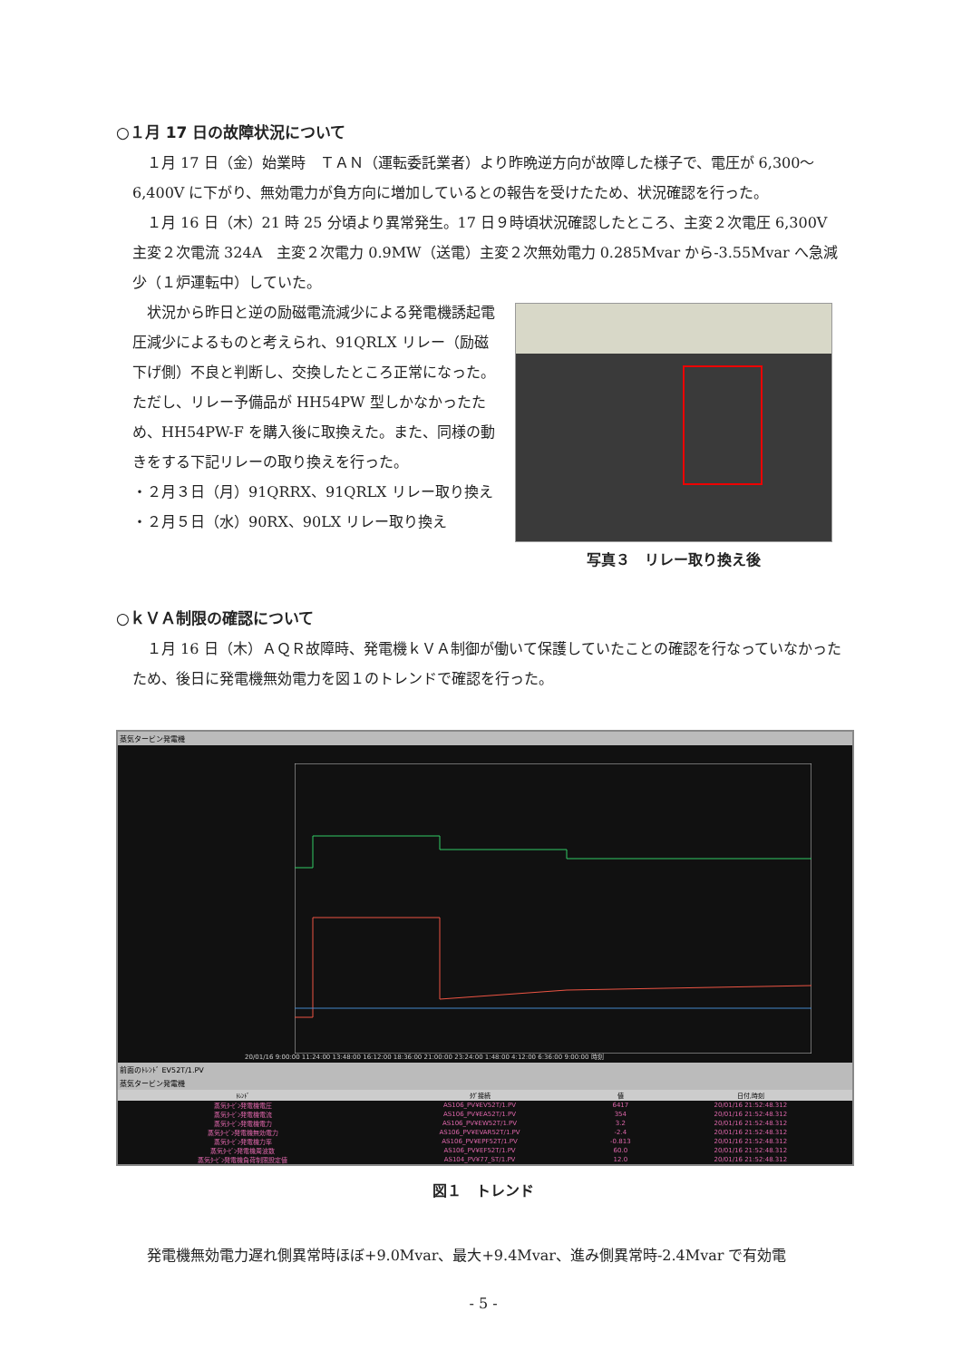○１月 17 日の故障状況について
１月 17 日（金）始業時　ＴＡＮ（運転委託業者）より昨晩逆方向が故障した様子で、電圧が 6,300～6,400V に下がり、無効電力が負方向に増加しているとの報告を受けたため、状況確認を行った。
１月 16 日（木）21 時 25 分頃より異常発生。17 日９時頃状況確認したところ、主変２次電圧 6,300V　主変２次電流 324A　主変２次電力 0.9MW（送電）主変２次無効電力 0.285Mvar から-3.55Mvar へ急減少（１炉運転中）していた。
状況から昨日と逆の励磁電流減少による発電機誘起電圧減少によるものと考えられ、91QRLX リレー（励磁下げ側）不良と判断し、交換したところ正常になった。ただし、リレー予備品が HH54PW 型しかなかったため、HH54PW-F を購入後に取換えた。また、同様の動きをする下記リレーの取り換えを行った。
・２月３日（月）91QRRX、91QRLX リレー取り換え
・２月５日（水）90RX、90LX リレー取り換え
写真３　リレー取り換え後
○ｋＶＡ制限の確認について
１月 16 日（木）ＡＱＲ故障時、発電機ｋＶＡ制御が働いて保護していたことの確認を行なっていなかったため、後日に発電機無効電力を図１のトレンドで確認を行った。
蒸気タービン発電機
20/01/16 9:00:00 11:24:00 13:48:00 16:12:00 18:36:00 21:00:00 23:24:00 1:48:00 4:12:00 6:36:00 9:00:00 時刻
前面のﾄﾚﾝﾄﾞ EV52T/1.PV
蒸気タービン発電機
| ﾄﾚﾝﾄﾞ | ﾀｸﾞ接続 | 値 | 日付,時刻 |
| --- | --- | --- | --- |
| 蒸気ﾀｰﾋﾞﾝ発電機電圧 | AS106_PV¥EV52T/1.PV | 6417 | 20/01/16 21:52:48.312 |
| 蒸気ﾀｰﾋﾞﾝ発電機電流 | AS106_PV¥EA52T/1.PV | 354 | 20/01/16 21:52:48.312 |
| 蒸気ﾀｰﾋﾞﾝ発電機電力 | AS106_PV¥EW52T/1.PV | 3.2 | 20/01/16 21:52:48.312 |
| 蒸気ﾀｰﾋﾞﾝ発電機無効電力 | AS106_PV¥EVAR52T/1.PV | -2.4 | 20/01/16 21:52:48.312 |
| 蒸気ﾀｰﾋﾞﾝ発電機力率 | AS106_PV¥EPF52T/1.PV | -0.813 | 20/01/16 21:52:48.312 |
| 蒸気ﾀｰﾋﾞﾝ発電機周波数 | AS106_PV¥EF52T/1.PV | 60.0 | 20/01/16 21:52:48.312 |
| 蒸気ﾀｰﾋﾞﾝ発電機負荷制限設定値 | AS104_PV¥77_ST/1.PV | 12.0 | 20/01/16 21:52:48.312 |
図１　トレンド
発電機無効電力遅れ側異常時ほぼ+9.0Mvar、最大+9.4Mvar、進み側異常時-2.4Mvar で有効電
- 5 -